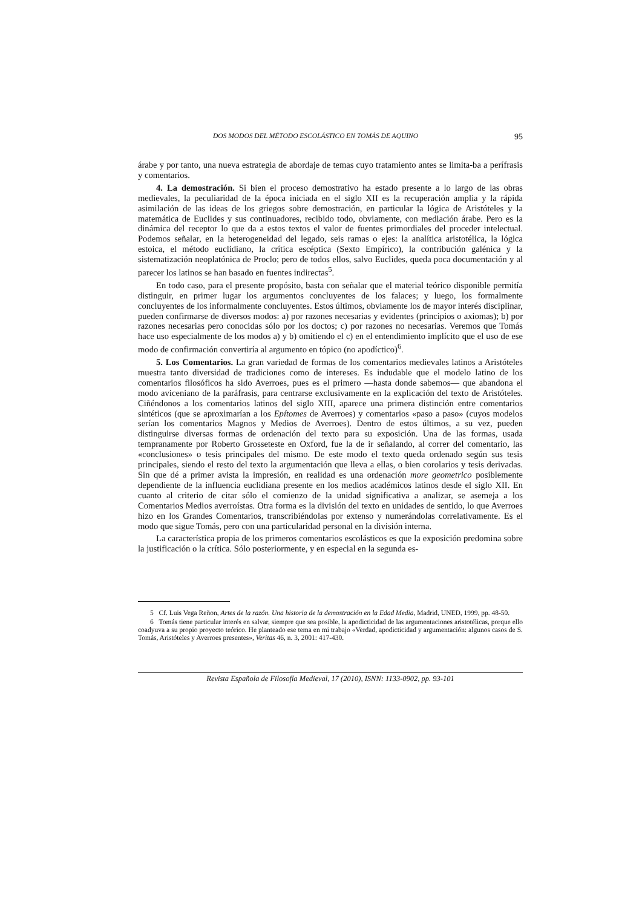DOS MODOS DEL MÉTODO ESCOLÁSTICO EN TOMÁS DE AQUINO 95
árabe y por tanto, una nueva estrategia de abordaje de temas cuyo tratamiento antes se limita-ba a perífrasis y comentarios.
4. La demostración. Si bien el proceso demostrativo ha estado presente a lo largo de las obras medievales, la peculiaridad de la época iniciada en el siglo XII es la recuperación amplia y la rápida asimilación de las ideas de los griegos sobre demostración, en particular la lógica de Aristóteles y la matemática de Euclides y sus continuadores, recibido todo, obviamente, con mediación árabe. Pero es la dinámica del receptor lo que da a estos textos el valor de fuentes primordiales del proceder intelectual. Podemos señalar, en la heterogeneidad del legado, seis ramas o ejes: la analítica aristotélica, la lógica estoica, el método euclidiano, la crítica escéptica (Sexto Empírico), la contribución galénica y la sistematización neoplatónica de Proclo; pero de todos ellos, salvo Euclides, queda poca documentación y al parecer los latinos se han basado en fuentes indirectas<sup>5</sup>.
En todo caso, para el presente propósito, basta con señalar que el material teórico disponible permitía distinguir, en primer lugar los argumentos concluyentes de los falaces; y luego, los formalmente concluyentes de los informalmente concluyentes. Estos últimos, obviamente los de mayor interés disciplinar, pueden confirmarse de diversos modos: a) por razones necesarias y evidentes (principios o axiomas); b) por razones necesarias pero conocidas sólo por los doctos; c) por razones no necesarias. Veremos que Tomás hace uso especialmente de los modos a) y b) omitiendo el c) en el entendimiento implícito que el uso de ese modo de confirmación convertiría al argumento en tópico (no apodíctico)<sup>6</sup>.
5. Los Comentarios. La gran variedad de formas de los comentarios medievales latinos a Aristóteles muestra tanto diversidad de tradiciones como de intereses. Es indudable que el modelo latino de los comentarios filosóficos ha sido Averroes, pues es el primero —hasta donde sabemos— que abandona el modo aviceniano de la paráfrasis, para centrarse exclusivamente en la explicación del texto de Aristóteles. Ciñéndonos a los comentarios latinos del siglo XIII, aparece una primera distinción entre comentarios sintéticos (que se aproximarían a los Epítomes de Averroes) y comentarios «paso a paso» (cuyos modelos serían los comentarios Magnos y Medios de Averroes). Dentro de estos últimos, a su vez, pueden distinguirse diversas formas de ordenación del texto para su exposición. Una de las formas, usada tempranamente por Roberto Grosseteste en Oxford, fue la de ir señalando, al correr del comentario, las «conclusiones» o tesis principales del mismo. De este modo el texto queda ordenado según sus tesis principales, siendo el resto del texto la argumentación que lleva a ellas, o bien corolarios y tesis derivadas. Sin que dé a primer avista la impresión, en realidad es una ordenación more geometrico posiblemente dependiente de la influencia euclidiana presente en los medios académicos latinos desde el siglo XII. En cuanto al criterio de citar sólo el comienzo de la unidad significativa a analizar, se asemeja a los Comentarios Medios averroístas. Otra forma es la división del texto en unidades de sentido, lo que Averroes hizo en los Grandes Comentarios, transcribiéndolas por extenso y numerándolas correlativamente. Es el modo que sigue Tomás, pero con una particularidad personal en la división interna.
La característica propia de los primeros comentarios escolásticos es que la exposición predomina sobre la justificación o la crítica. Sólo posteriormente, y en especial en la segunda es-
5 Cf. Luis Vega Reñon, Artes de la razón. Una historia de la demostración en la Edad Media, Madrid, UNED, 1999, pp. 48-50.
6 Tomás tiene particular interés en salvar, siempre que sea posible, la apodicticidad de las argumentaciones aristotélicas, porque ello coadyuva a su propio proyecto teórico. He planteado ese tema en mi trabajo «Verdad, apodicticidad y argumentación: algunos casos de S. Tomás, Aristóteles y Averroes presentes», Veritas 46, n. 3, 2001: 417-430.
Revista Española de Filosofía Medieval, 17 (2010), ISNN: 1133-0902, pp. 93-101